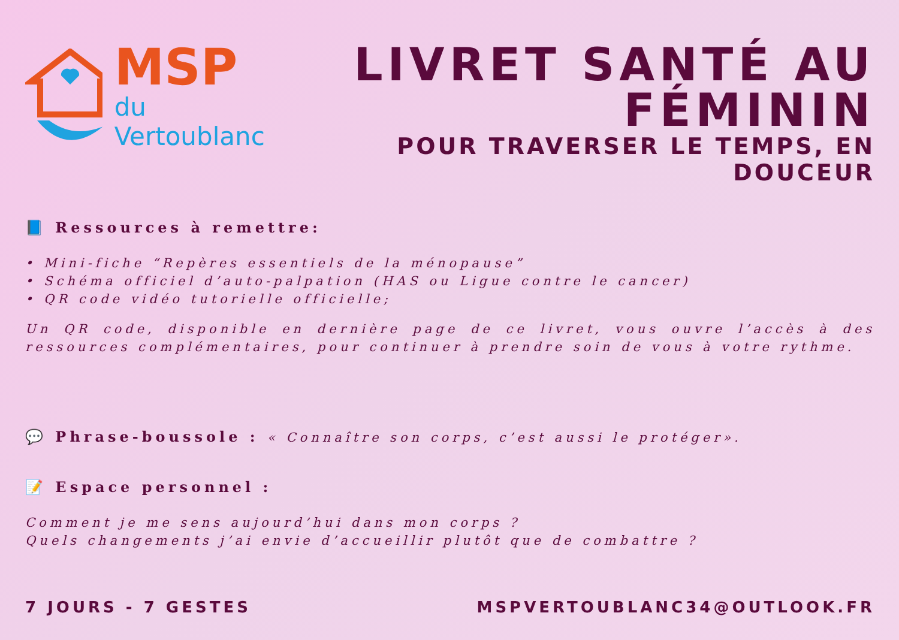MSP
du Vertoublanc
LIVRET SANTÉ AU FÉMININ
POUR TRAVERSER LE TEMPS, EN DOUCEUR
📘 Ressources à remettre:
• Mini-fiche “Repères essentiels de la ménopause”
• Schéma officiel d’auto-palpation (HAS ou Ligue contre le cancer)
• QR code vidéo tutorielle officielle;
Un QR code, disponible en dernière page de ce livret, vous ouvre l’accès à des ressources complémentaires, pour continuer à prendre soin de vous à votre rythme.
💬 Phrase-boussole : « Connaître son corps, c’est aussi le protéger».
📝 Espace personnel :
Comment je me sens aujourd’hui dans mon corps ?
Quels changements j’ai envie d’accueillir plutôt que de combattre ?
7 JOURS - 7 GESTES MSPVERTOUBLANC34@OUTLOOK.FR